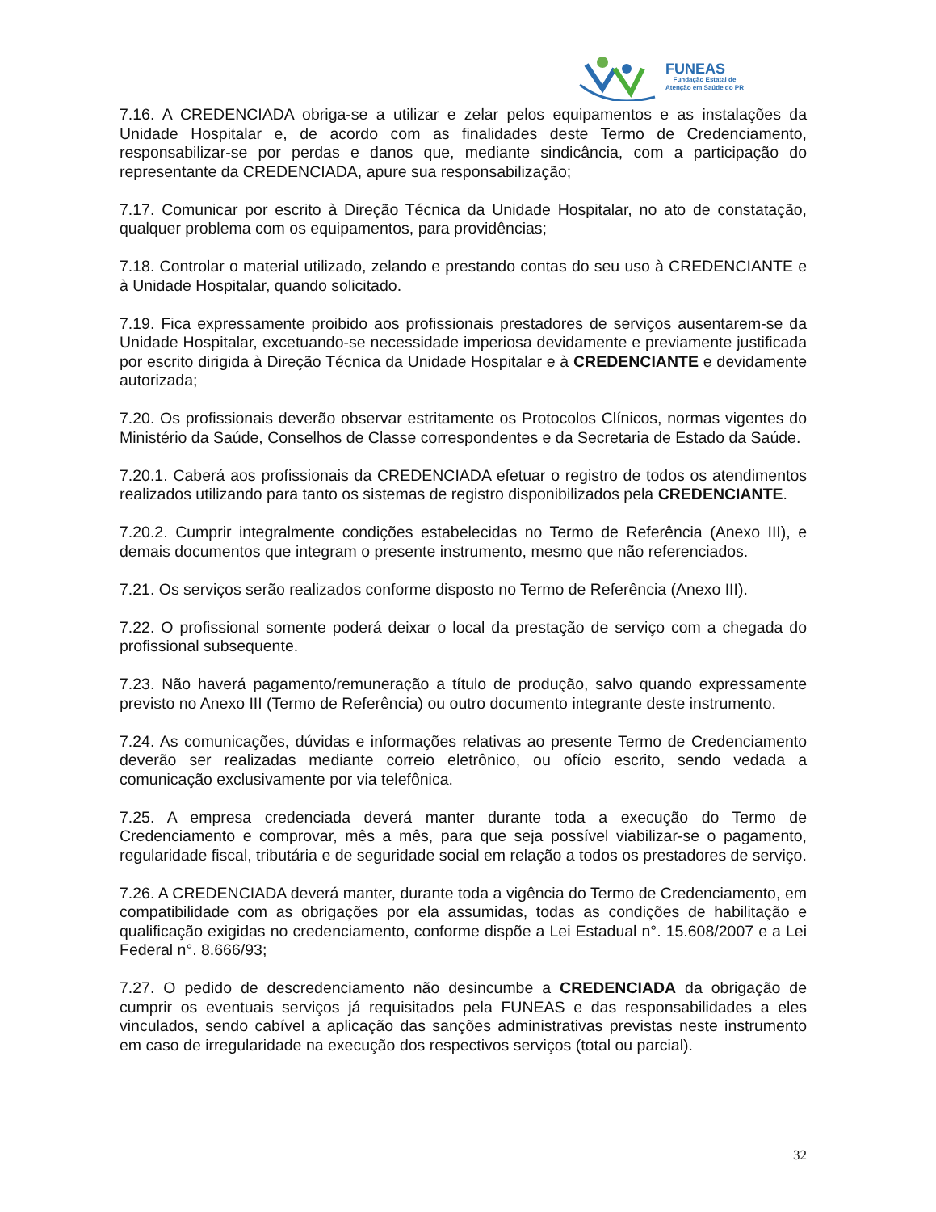FUNEAS
Fundação Estatal de
Atenção em Saúde do PR
7.16. A CREDENCIADA obriga-se a utilizar e zelar pelos equipamentos e as instalações da Unidade Hospitalar e, de acordo com as finalidades deste Termo de Credenciamento, responsabilizar-se por perdas e danos que, mediante sindicância, com a participação do representante da CREDENCIADA, apure sua responsabilização;
7.17. Comunicar por escrito à Direção Técnica da Unidade Hospitalar, no ato de constatação, qualquer problema com os equipamentos, para providências;
7.18. Controlar o material utilizado, zelando e prestando contas do seu uso à CREDENCIANTE e à Unidade Hospitalar, quando solicitado.
7.19. Fica expressamente proibido aos profissionais prestadores de serviços ausentarem-se da Unidade Hospitalar, excetuando-se necessidade imperiosa devidamente e previamente justificada por escrito dirigida à Direção Técnica da Unidade Hospitalar e à CREDENCIANTE e devidamente autorizada;
7.20. Os profissionais deverão observar estritamente os Protocolos Clínicos, normas vigentes do Ministério da Saúde, Conselhos de Classe correspondentes e da Secretaria de Estado da Saúde.
7.20.1. Caberá aos profissionais da CREDENCIADA efetuar o registro de todos os atendimentos realizados utilizando para tanto os sistemas de registro disponibilizados pela CREDENCIANTE.
7.20.2. Cumprir integralmente condições estabelecidas no Termo de Referência (Anexo III), e demais documentos que integram o presente instrumento, mesmo que não referenciados.
7.21. Os serviços serão realizados conforme disposto no Termo de Referência (Anexo III).
7.22. O profissional somente poderá deixar o local da prestação de serviço com a chegada do profissional subsequente.
7.23. Não haverá pagamento/remuneração a título de produção, salvo quando expressamente previsto no Anexo III (Termo de Referência) ou outro documento integrante deste instrumento.
7.24. As comunicações, dúvidas e informações relativas ao presente Termo de Credenciamento deverão ser realizadas mediante correio eletrônico, ou ofício escrito, sendo vedada a comunicação exclusivamente por via telefônica.
7.25. A empresa credenciada deverá manter durante toda a execução do Termo de Credenciamento e comprovar, mês a mês, para que seja possível viabilizar-se o pagamento, regularidade fiscal, tributária e de seguridade social em relação a todos os prestadores de serviço.
7.26. A CREDENCIADA deverá manter, durante toda a vigência do Termo de Credenciamento, em compatibilidade com as obrigações por ela assumidas, todas as condições de habilitação e qualificação exigidas no credenciamento, conforme dispõe a Lei Estadual n°. 15.608/2007 e a Lei Federal n°. 8.666/93;
7.27. O pedido de descredenciamento não desincumbe a CREDENCIADA da obrigação de cumprir os eventuais serviços já requisitados pela FUNEAS e das responsabilidades a eles vinculados, sendo cabível a aplicação das sanções administrativas previstas neste instrumento em caso de irregularidade na execução dos respectivos serviços (total ou parcial).
32